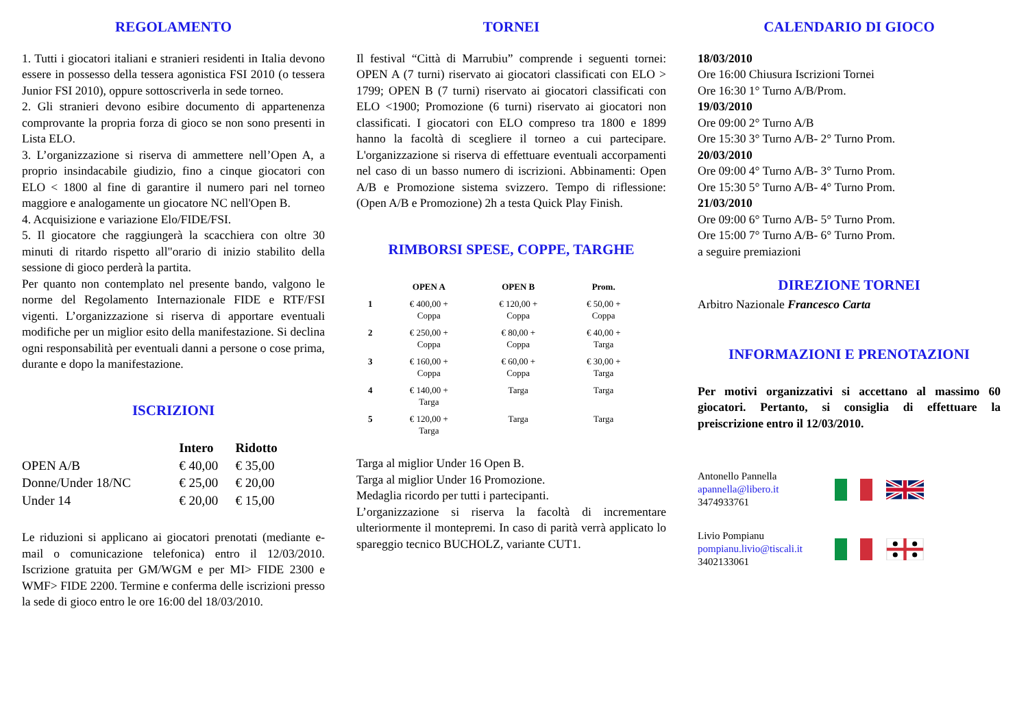REGOLAMENTO
1. Tutti i giocatori italiani e stranieri residenti in Italia devono essere in possesso della tessera agonistica FSI 2010 (o tessera Junior FSI 2010), oppure sottoscriverla in sede torneo.
2. Gli stranieri devono esibire documento di appartenenza comprovante la propria forza di gioco se non sono presenti in Lista ELO.
3. L’organizzazione si riserva di ammettere nell’Open A, a proprio insindacabile giudizio, fino a cinque giocatori con ELO < 1800 al fine di garantire il numero pari nel torneo maggiore e analogamente un giocatore NC nell'Open B.
4. Acquisizione e variazione Elo/FIDE/FSI.
5. Il giocatore che raggiungerà la scacchiera con oltre 30 minuti di ritardo rispetto all"orario di inizio stabilito della sessione di gioco perderà la partita.
Per quanto non contemplato nel presente bando, valgono le norme del Regolamento Internazionale FIDE e RTF/FSI vigenti. L’organizzazione si riserva di apportare eventuali modifiche per un miglior esito della manifestazione. Si declina ogni responsabilità per eventuali danni a persone o cose prima, durante e dopo la manifestazione.
ISCRIZIONI
| | Intero | Ridotto |
| --- | --- | --- |
| OPEN A/B | € 40,00 | € 35,00 |
| Donne/Under 18/NC | € 25,00 | € 20,00 |
| Under 14 | € 20,00 | € 15,00 |
Le riduzioni si applicano ai giocatori prenotati (mediante e-mail o comunicazione telefonica) entro il 12/03/2010. Iscrizione gratuita per GM/WGM e per MI> FIDE 2300 e WMF> FIDE 2200. Termine e conferma delle iscrizioni presso la sede di gioco entro le ore 16:00 del 18/03/2010.
TORNEI
Il festival “Città di Marrubiu” comprende i seguenti tornei: OPEN A (7 turni) riservato ai giocatori classificati con ELO > 1799; OPEN B (7 turni) riservato ai giocatori classificati con ELO <1900; Promozione (6 turni) riservato ai giocatori non classificati. I giocatori con ELO compreso tra 1800 e 1899 hanno la facoltà di scegliere il torneo a cui partecipare. L'organizzazione si riserva di effettuare eventuali accorpamenti nel caso di un basso numero di iscrizioni. Abbinamenti: Open A/B e Promozione sistema svizzero. Tempo di riflessione: (Open A/B e Promozione) 2h a testa Quick Play Finish.
RIMBORSI SPESE, COPPE, TARGHE
| | OPEN A | OPEN B | Prom. |
| --- | --- | --- | --- |
| 1 | € 400,00 + Coppa | € 120,00 + Coppa | € 50,00 + Coppa |
| 2 | € 250,00 + Coppa | € 80,00 + Coppa | € 40,00 + Targa |
| 3 | € 160,00 + Coppa | € 60,00 + Coppa | € 30,00 + Targa |
| 4 | € 140,00 + Targa | Targa | Targa |
| 5 | € 120,00 + Targa | Targa | Targa |
Targa al miglior Under 16 Open B.
Targa al miglior Under 16 Promozione.
Medaglia ricordo per tutti i partecipanti.
L’organizzazione si riserva la facoltà di incrementare ulteriormente il montepremi. In caso di parità verrà applicato lo spareggio tecnico BUCHOLZ, variante CUT1.
CALENDARIO DI GIOCO
18/03/2010
Ore 16:00 Chiusura Iscrizioni Tornei
Ore 16:30 1° Turno A/B/Prom.
19/03/2010
Ore 09:00 2° Turno A/B
Ore 15:30 3° Turno A/B- 2° Turno Prom.
20/03/2010
Ore 09:00 4° Turno A/B- 3° Turno Prom.
Ore 15:30 5° Turno A/B- 4° Turno Prom.
21/03/2010
Ore 09:00 6° Turno A/B- 5° Turno Prom.
Ore 15:00 7° Turno A/B- 6° Turno Prom.
a seguire premiazioni
DIREZIONE TORNEI
Arbitro Nazionale Francesco Carta
INFORMAZIONI E PRENOTAZIONI
Per motivi organizzativi si accettano al massimo 60 giocatori. Pertanto, si consiglia di effettuare la preiscrizione entro il 12/03/2010.
Antonello Pannella
apannella@libero.it
3474933761
Livio Pompianu
pompianu.livio@tiscali.it
3402133061